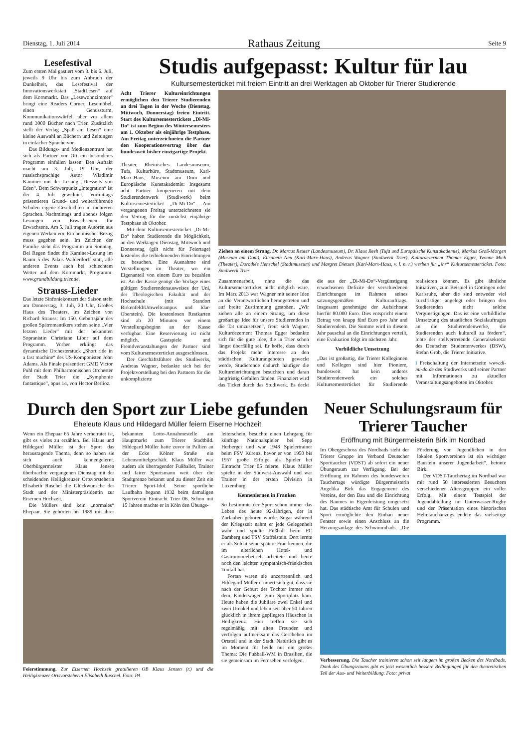Dienstag, 1. Juli 2014 Rathaus Zeitung Seite 9
Lesefestival
Zum ersten Mal gastiert vom 3. bis 6. Juli, jeweils 9 Uhr bis zum Anbruch der Dunkelheit, das Lesefestival der Innovationswerkstatt „StadtLesen“ auf dem Kornmarkt. Das „Lesewohnzimmer“ bringt eine Readers Corner, Lesemöbel, einen Genussturm, Kommunikationswürfel, aber vor allem rund 3000 Bücher nach Trier. Zusätzlich stellt der Verlag „Spaß am Lesen“ eine kleine Auswahl an Büchern und Zeitungen in einfacher Sprache vor.
Das Bildungs- und Medienzentrum hat sich als Partner vor Ort ein besonderes Programm einfallen lassen: Den Auftakt macht am 3. Juli, 19 Uhr, der russischsprachige Autor Wladimir Kaminer mit der Lesung „Diesseits von Eden“. Dem Schwerpunkt „Integration“ ist der 4. Juli gewidmet. Vormittags präsentieren Grund- und weiterführende Schulen eigene Geschichten in mehreren Sprachen. Nachmittags und abends folgen Lesungen von Erwachsenen für Erwachsene. Am 5. Juli tragen Autoren aus eigenen Werken vor. Ein heimischer Bezug muss gegeben sein. Im Zeichen der Familie steht das Programm am Sonntag. Bei Regen findet die Kaminer-Lesung im Raum 5 des Palais Walderdorff statt, alle anderen Events auch bei schlechtem Wetter auf dem Kornmarkt. Programm: www.grundbildung.trier.de.
Strauss-Lieder
Das letzte Sinfoniekonzert der Saison steht am Donnerstag, 3. Juli, 20 Uhr, Großes Haus des Theaters, im Zeichen von Richard Strauss: Im 150. Geburtsjahr des großen Spätromantikers stehen seine „Vier letzten Lieder“ mit der bekannten Sopranistin Christiane Libor auf dem Programm. Vorher erklingt das dynamische Orchesterstück „Short ride in a fast machine“ des US-Komponisten John Adams. Als Finale präsentiert GMD Victor Puhl mit dem Philharmonischen Orchester der Stadt Trier die „Symphonie fantastique“, opus 14, von Hector Berlioz.
Studis aufgepasst: Kultur für lau
Kultursemesterticket mit freiem Eintritt an drei Werktagen ab Oktober für Trierer Studierende
Acht Trierer Kultureinrichtungen ermöglichen den Trierer Studierenden an drei Tagen in der Woche (Dienstag, Mittwoch, Donnerstag) freien Eintritt. Start des Kultursemestertickets „Di-Mi-Do“ ist zum Beginn des Wintersemesters am 1. Oktober als einjährige Testphase. Am Freitag unterzeichneten die Partner den Kooperationsvertrag über das bundesweit bisher einzigartige Projekt.
Theater, Rheinisches Landesmuseum, Tufa, Kulturbüro, Stadtmuseum, Karl-Marx-Haus, Museum am Dom und Europäische Kunstakademie: Insgesamt acht Partner kooperieren mit dem Studierendenwerk (Studiwerk) beim Kultursemesterticket „Di-Mi-Do“. Am vergangenen Freitag unterzeichneten sie den Vertrag für die zunächst einjährige Testphase ab Oktober.
Mit dem Kultursemesterticket „Di-Mi-Do“ haben Studierende die Möglichkeit, an den Werktagen Dienstag, Mittwoch und Donnerstag (gilt nicht für Feiertage) kostenlos die teilnehmenden Einrichtungen zu besuchen. Eine Ausnahme sind Vorstellungen im Theater, wo ein Eigenanteil von einem Euro zu bezahlen ist. An der Kasse genügt die Vorlage eines gültigen Studierendenausweises der Uni, der Theologischen Fakultät und der Hochschule (mit Standort Birkenfeld/Umweltcampus und Idar-Oberstein). Die kostenlosen Restkarten sind ab 20 Minuten vor einem Vorstellungsbeginn an der Kasse verfügbar. Eine Reservierung ist nicht möglich. Gastspiele und Fremdveranstaltungen der Partner sind vom Kultursemesterticket ausgeschlossen.
Der Geschäftsführer des Studiwerks, Andreas Wagner, bedankte sich bei der Projektvorstellung bei den Partnern für die unkomplizierte
Ziehen an einem Strang. Dr. Marcus Reuter (Landesmuseum), Dr. Klaus Reeh (Tufa und Europäische Kunstakademie), Markus Groß-Morgen (Museum am Dom), Elisabeth Neu (Karl-Marx-Haus), Andreas Wagner (Studiwerk Trier), Kulturdezernent Thomas Egger, Yvonne Mich (Theater), Dorothée Henschel (Stadtmuseum) und Margret Dietzen (Karl-Marx-Haus, v. l. n. r.) werben für „ihr“ Kultursemesterticket. Foto: Studiwerk Trier
Zusammenarbeit, ohne die das Kultursemesterticket nicht möglich wäre. Im März 2013 war Wagner mit seiner Idee an die Verantwortlichen herangetreten und auf breite Zustimmung gestoßen. „Wir ziehen alle an einem Strang, um diese großartige Idee für unsere Studierenden in die Tat umzusetzen“, freut sich Wagner. Kulturdezernent Thomas Egger bedankte sich für die gute Idee, die in Trier schon längst überfällig sei. Er hoffe, dass durch das Projekt mehr Interesse an den städtischen Kulturangeboten geweckt werde, Studierende dadurch häufiger die Kultureinrichtungen besuchten und daran langfristig Gefallen fänden. Finanziert wird das Ticket durch das Studiwerk. Es deckt die aus der „Di-Mi-Do“-Vergünstigung erwachsenen Defizite der verschiedenen Einrichtungen im Rahmen seines satzungsgemäßen Kulturauftrags. Insgesamt genehmigte der Aufsichtsrat hierfür 80.000 Euro. Dies entspricht einem Betrag von knapp fünf Euro pro Jahr und Studierendem. Die Summe wird in diesem Jahr pauschal an die Einrichtungen verteilt, eine Evaluation folgt im nächsten Jahr.
Vorbildliche Umsetzung
„Das ist großartig, die Trierer Kolleginnen und Kollegen sind hier Pioniere, bundesweit hat kein anderes Studierendenwerk ein solches Kultursemesterticket für Studierende realisieren können. Es gibt ähnliche Initiativen, zum Beispiel in Göttingen oder Karlsruhe, aber die sind entweder viel kurzfristiger angelegt oder bringen den Studierenden nicht solche Vergünstigungen. Das ist eine vorbildliche Umsetzung des staatlichen Sozialauftrages an die Studierendenwerke, die Studierenden auch kulturell zu fördern“, lobte der stellvertretende Generalsekretär des Deutschen Studentenwerkes (DSW), Stefan Grob, die Trierer Initiative.
i Freischaltung der Internetseite www.di-mi-do.de des Studiwerks und seiner Partner mit Informationen zu aktuellen Veranstaltungsangeboten im Oktober.
Durch den Sport zur Liebe gefunden
Eheleute Klaus und Hildegard Müller feiern Eiserne Hochzeit
Wenn ein Ehepaar 65 Jahre verheiratet ist, gibt es vieles zu erzählen. Bei Klaus und Hildegard Müller ist der Sport das herausragende Thema, denn so haben sie sich auch kennengelernt. Oberbürgermeister Klaus Jensen überbrachte vergangenen Dienstag mit der scheidenden Heiligkreuzer Ortsvorsteherin Elisabeth Ruschel die Glückwünsche der Stadt und der Ministerpräsidentin zur Eisernen Hochzeit.
Die Müllers sind kein „normales“ Ehepaar. Sie gehörten bis 1989 mit ihrer bekannten Lotto-Annahmestelle am Hauptmarkt zum Trierer Stadtbild. Hildegard Müller hatte zuvor in Pallien an der Ecke Kölner Straße ein Lebensmittelgeschäft. Klaus Müller war zudem als überragender Fußballer, Trainer und fairer Sportsmann weit über die Stadtgrenze bekannt und zu dieser Zeit ein Trierer Sport-Idol. Seine sportliche Laufbahn begann 1932 beim damaligen Sportverein Eintracht Trier 06. Schon mit 15 Jahren machte er in Köln den Übungs-
Feierstimmung. Zur Eisernen Hochzeit gratulieren OB Klaus Jensen (r.) und die Heiligkreuzer Ortsvorsteherin Elisabeth Ruschel. Foto: PA
leiterschein, besuchte einen Lehrgang für künftige Nationalspieler bei Sepp Herberger und war 1948 Spielertrainer beim FSV Kürenz, bevor er von 1950 bis 1957 große Erfolge als Spieler bei Eintracht Trier 05 feierte. Klaus Müller spielte in der Südwest-Auswahl und war Trainer in der ersten Division in Luxemburg.
Kennenlernen in Franken
So bestimmte der Sport schon immer das Leben des heute 92-Jährigen, der in Zurlauben geboren wurde. Sogar während der Kriegszeit nahm er jede Gelegenheit wahr und spielte Fußball beim FC Bamberg und TSV Staffelstein. Dort lernte er als Soldat seine spätere Frau kennen, die im elterlichen Hotel- und Gastronomiebetrieb arbeitete und heute noch den leichten sympathisch-fränkischen Tonfall hat.
Fortan waren sie unzertrennlich und Hildegard Müller erinnert sich gut, dass sie nach der Geburt der Tochter immer mit dem Kinderwagen zum Sportplatz kam. Heute haben die Jubilare zwei Enkel und zwei Urenkel und leben seit über 50 Jahren glücklich in ihrem gepflegten Häuschen in Heiligkreuz. Hier treffen sie sich regelmäßig mit alten Freunden und verfolgen aufmerksam das Geschehen im Ortsteil und in der Stadt. Natürlich gibt es im Moment für beide nur ein großes Thema: Die Fußball-WM in Brasilien, die sie gemeinsam im Fernsehen verfolgen.
Neuer Schulungsraum für Trierer Taucher
Eröffnung mit Bürgermeisterin Birk im Nordbad
Im Obergeschoss des Nordbads steht der Trierer Gruppe im Verband Deutscher Sporttaucher (VDST) ab sofort ein neuer Übungsraum zur Verfügung. Bei der Eröffnung im Rahmen des bundesweiten Tauchertags würdigte Bürgermeisterin Angelika Birk das Engagement des Vereins, der den Bau und die Einrichtung des Raumes in Eigenleistung umgesetzt hat. Das städtische Amt für Schulen und Sport ermöglichte den Einbau neuer Fenster sowie einen Anschluss an die Heizungsanlage des Schwimmbads. „Die Förderung von Jugendlichen in den lokalen Sportvereinen ist ein wichtiger Baustein unserer Jugendarbeit“, betonte Birk.
Der VDST-Tauchertag im Nordbad war mit rund 50 interessierten Besuchern verschiedener Altersgruppen ein voller Erfolg. Mit einem Testspiel der Jugendabteilung im Unterwasser-Rugby und der Präsentation eines historischen Helmtauchanzugs endete das vielseitige Programm.
Verbesserung. Die Taucher trainieren schon seit langem im großen Becken des Nordbads. Dank des Übungsraums gibt es jetzt wesentlich bessere Bedingungen für den theoretischen Teil der Aus- und Weiterbildung. Foto: privat